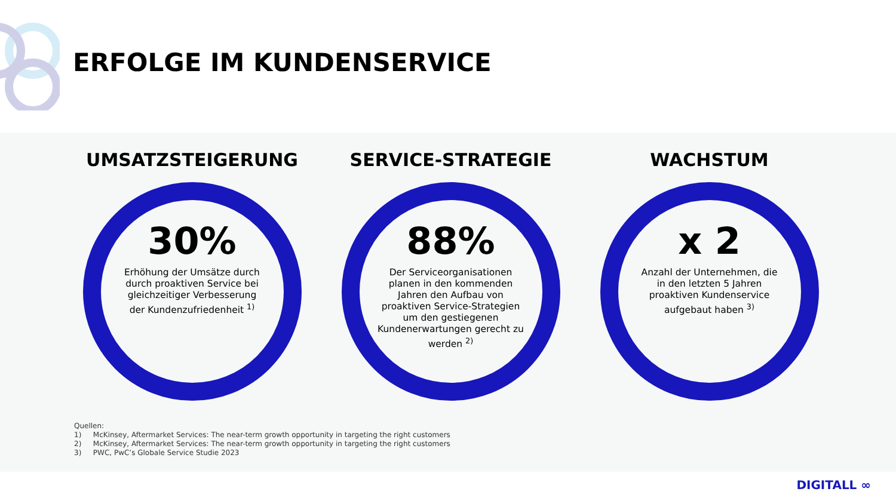ERFOLGE IM KUNDENSERVICE
UMSATZSTEIGERUNG
30%
Erhöhung der Umsätze durch durch proaktiven Service bei gleichzeitiger Verbesserung der Kundenzufriedenheit <sup>1)</sup>
SERVICE-STRATEGIE
88%
Der Serviceorganisationen planen in den kommenden Jahren den Aufbau von proaktiven Service-Strategien um den gestiegenen Kundenerwartungen gerecht zu werden <sup>2)</sup>
WACHSTUM
x 2
Anzahl der Unternehmen, die in den letzten 5 Jahren proaktiven Kundenservice aufgebaut haben <sup>3)</sup>
Quellen:
1) McKinsey, Aftermarket Services: The near-term growth opportunity in targeting the right customers
2) McKinsey, Aftermarket Services: The near-term growth opportunity in targeting the right customers
3) PWC, PwC’s Globale Service Studie 2023
DIGITALL ∞